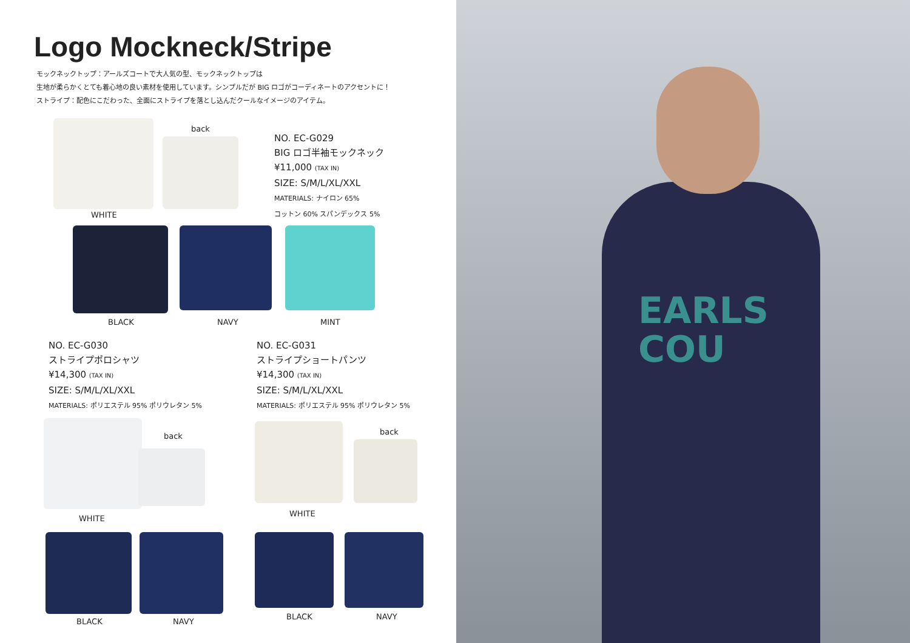Logo Mockneck/Stripe
モックネックトップ：アールズコートで大人気の型、モックネックトップは
生地が柔らかくとても着心地の良い素材を使用しています。シンプルだが BIG ロゴがコーディネートのアクセントに！
ストライプ：配色にこだわった、全面にストライプを落とし込んだクールなイメージのアイテム。
back
WHITE
NO. EC-G029
BIG ロゴ半袖モックネック
¥11,000 (TAX IN)
SIZE: S/M/L/XL/XXL
MATERIALS: ナイロン 65%
コットン 60% スパンデックス 5%
BLACK NAVY MINT
NO. EC-G030
ストライプポロシャツ
¥14,300 (TAX IN)
SIZE: S/M/L/XL/XXL
MATERIALS: ポリエステル 95% ポリウレタン 5%
NO. EC-G031
ストライプショートパンツ
¥14,300 (TAX IN)
SIZE: S/M/L/XL/XXL
MATERIALS: ポリエステル 95% ポリウレタン 5%
back
WHITE
back
WHITE
BLACK NAVY
BLACK NAVY
EARLS
COU